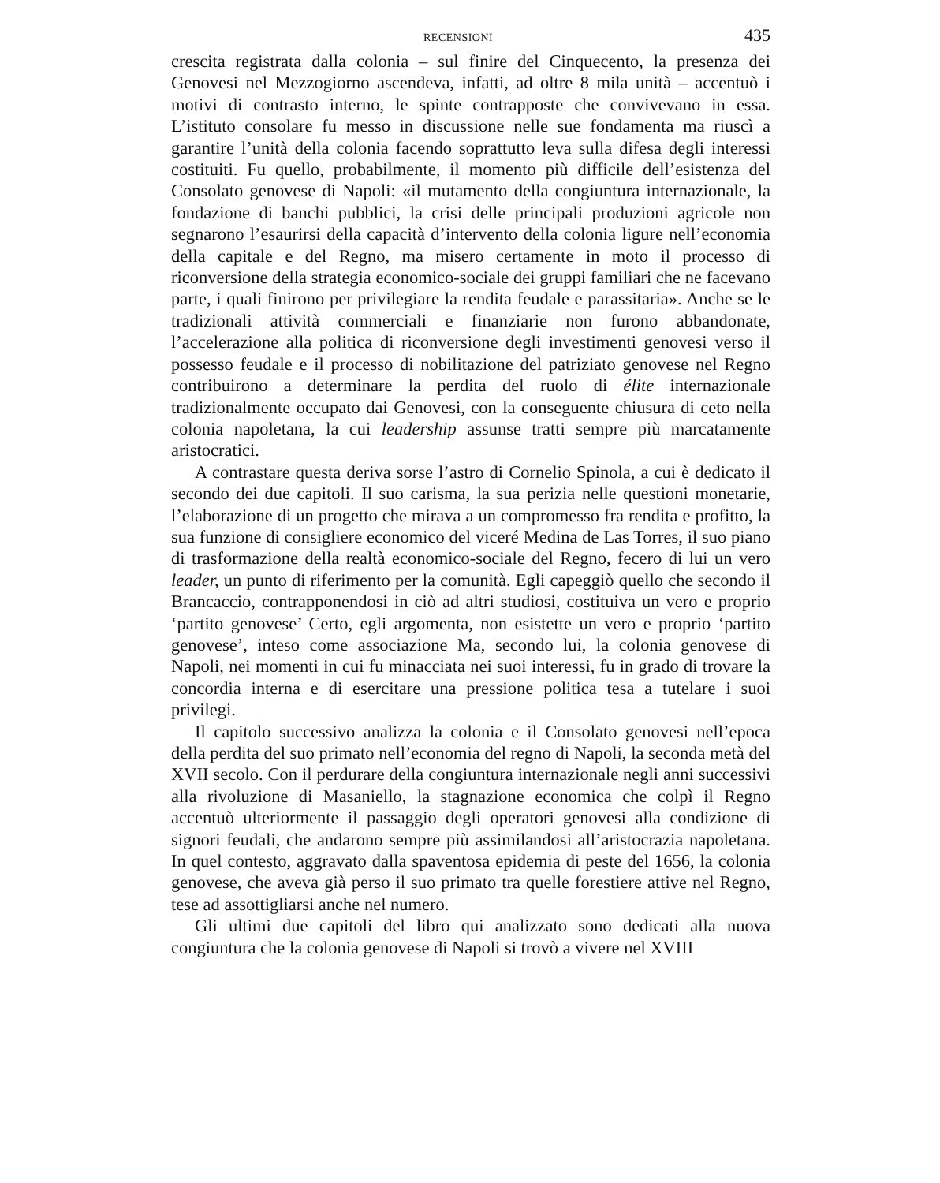RECENSIONI 435
crescita registrata dalla colonia – sul finire del Cinquecento, la presenza dei Genovesi nel Mezzogiorno ascendeva, infatti, ad oltre 8 mila unità – accentuò i motivi di contrasto interno, le spinte contrapposte che convivevano in essa. L’istituto consolare fu messo in discussione nelle sue fondamenta ma riuscì a garantire l’unità della colonia facendo soprattutto leva sulla difesa degli interessi costituiti. Fu quello, probabilmente, il momento più difficile dell’esistenza del Consolato genovese di Napoli: «il mutamento della congiuntura internazionale, la fondazione di banchi pubblici, la crisi delle principali produzioni agricole non segnarono l’esaurirsi della capacità d’intervento della colonia ligure nell’economia della capitale e del Regno, ma misero certamente in moto il processo di riconversione della strategia economico-sociale dei gruppi familiari che ne facevano parte, i quali finirono per privilegiare la rendita feudale e parassitaria». Anche se le tradizionali attività commerciali e finanziarie non furono abbandonate, l’accelerazione alla politica di riconversione degli investimenti genovesi verso il possesso feudale e il processo di nobilitazione del patriziato genovese nel Regno contribuirono a determinare la perdita del ruolo di élite internazionale tradizionalmente occupato dai Genovesi, con la conseguente chiusura di ceto nella colonia napoletana, la cui leadership assunse tratti sempre più marcatamente aristocratici.
A contrastare questa deriva sorse l’astro di Cornelio Spinola, a cui è dedicato il secondo dei due capitoli. Il suo carisma, la sua perizia nelle questioni monetarie, l’elaborazione di un progetto che mirava a un compromesso fra rendita e profitto, la sua funzione di consigliere economico del viceré Medina de Las Torres, il suo piano di trasformazione della realtà economico-sociale del Regno, fecero di lui un vero leader, un punto di riferimento per la comunità. Egli capeggiò quello che secondo il Brancaccio, contrapponendosi in ciò ad altri studiosi, costituiva un vero e proprio ‘partito genovese’ Certo, egli argomenta, non esistette un vero e proprio ‘partito genovese’, inteso come associazione Ma, secondo lui, la colonia genovese di Napoli, nei momenti in cui fu minacciata nei suoi interessi, fu in grado di trovare la concordia interna e di esercitare una pressione politica tesa a tutelare i suoi privilegi.
Il capitolo successivo analizza la colonia e il Consolato genovesi nell’epoca della perdita del suo primato nell’economia del regno di Napoli, la seconda metà del XVII secolo. Con il perdurare della congiuntura internazionale negli anni successivi alla rivoluzione di Masaniello, la stagnazione economica che colpì il Regno accentuò ulteriormente il passaggio degli operatori genovesi alla condizione di signori feudali, che andarono sempre più assimilandosi all’aristocrazia napoletana. In quel contesto, aggravato dalla spaventosa epidemia di peste del 1656, la colonia genovese, che aveva già perso il suo primato tra quelle forestiere attive nel Regno, tese ad assottigliarsi anche nel numero.
Gli ultimi due capitoli del libro qui analizzato sono dedicati alla nuova congiuntura che la colonia genovese di Napoli si trovò a vivere nel XVIII